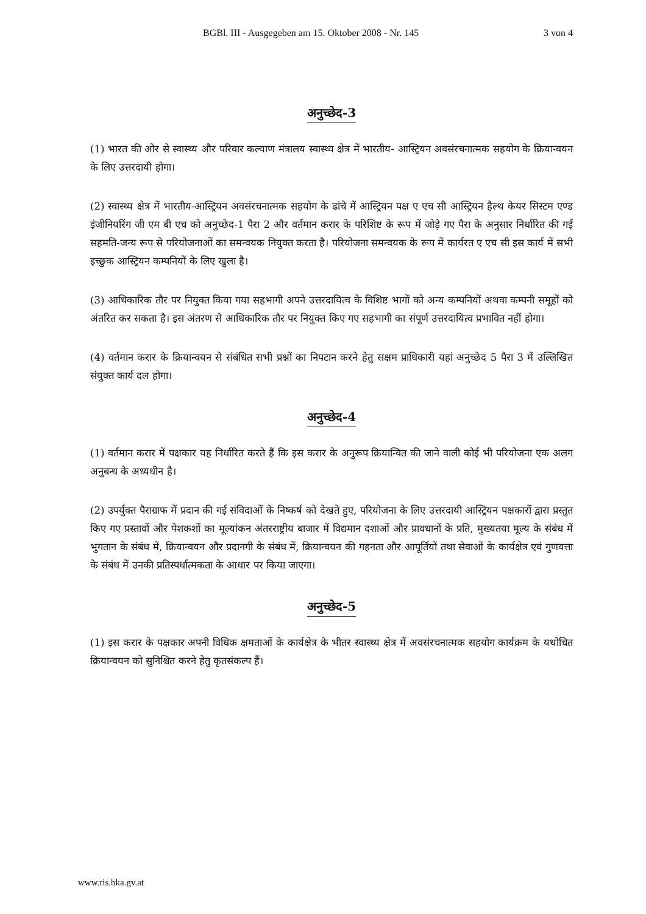BGBl. III - Ausgegeben am 15. Oktober 2008 - Nr. 145 3 von 4
अनुच्छेद-3
(1) भारत की ओर से स्वास्थ्य और परिवार कल्याण मंत्रालय स्वास्थ्य क्षेत्र में भारतीय- आस्ट्रियन अवसंरचनात्मक सहयोग के क्रियान्वयन के लिए उत्तरदायी होगा।
(2) स्वास्थ्य क्षेत्र में भारतीय-आस्ट्रियन अवसंरचनात्मक सहयोग के ढांचे में आस्ट्रियन पक्ष ए एच सी आस्ट्रियन हैल्थ केयर सिस्टम एण्ड इंजीनियरिंग जी एम बी एच को अनुच्छेद-1 पैरा 2 और वर्तमान करार के परिशिष्ट के रूप में जोड़े गए पैरा के अनुसार निर्धारित की गई सहमति-जन्य रूप से परियोजनाओं का समन्वयक नियुक्त करता है। परियोजना समन्वयक के रूप में कार्यरत ए एच सी इस कार्य में सभी इच्छुक आस्ट्रियन कम्पनियों के लिए खुला है।
(3) आधिकारिक तौर पर नियुक्त किया गया सहभागी अपने उत्तरदायित्व के विशिष्ट भागों को अन्य कम्पनियों अथवा कम्पनी समूहों को अंतरित कर सकता है। इस अंतरण से आधिकारिक तौर पर नियुक्त किए गए सहभागी का संपूर्ण उत्तरदायित्व प्रभावित नहीं होगा।
(4) वर्तमान करार के क्रियान्वयन से संबंधित सभी प्रश्नों का निपटान करने हेतु सक्षम प्राधिकारी यहां अनुच्छेद 5 पैरा 3 में उल्लिखित संयुक्त कार्य दल होगा।
अनुच्छेद-4
(1) वर्तमान करार में पक्षकार यह निर्धारित करते हैं कि इस करार के अनुरूप क्रियान्वित की जाने वाली कोई भी परियोजना एक अलग अनुबन्ध के अध्यधीन है।
(2) उपर्युक्त पैराग्राफ में प्रदान की गई संविदाओं के निष्कर्ष को देखते हुए, परियोजना के लिए उत्तरदायी आस्ट्रियन पक्षकारों द्वारा प्रस्तुत किए गए प्रस्तावों और पेशकशों का मूल्यांकन अंतरराष्ट्रीय बाजार में विद्यमान दशाओं और प्रावधानों के प्रति, मुख्यतया मूल्य के संबंध में भुगतान के संबंध में, क्रियान्वयन और प्रदानगी के संबंध में, क्रियान्वयन की गहनता और आपूर्तियों तथा सेवाओं के कार्यक्षेत्र एवं गुणवत्ता के संबंध में उनकी प्रतिस्पर्धात्मकता के आधार पर किया जाएगा।
अनुच्छेद-5
(1) इस करार के पक्षकार अपनी विधिक क्षमताओं के कार्यक्षेत्र के भीतर स्वास्थ्य क्षेत्र में अवसंरचनात्मक सहयोग कार्यक्रम के यथोचित क्रियान्वयन को सुनिश्चित करने हेतु कृतसंकल्प हैं।
www.ris.bka.gv.at